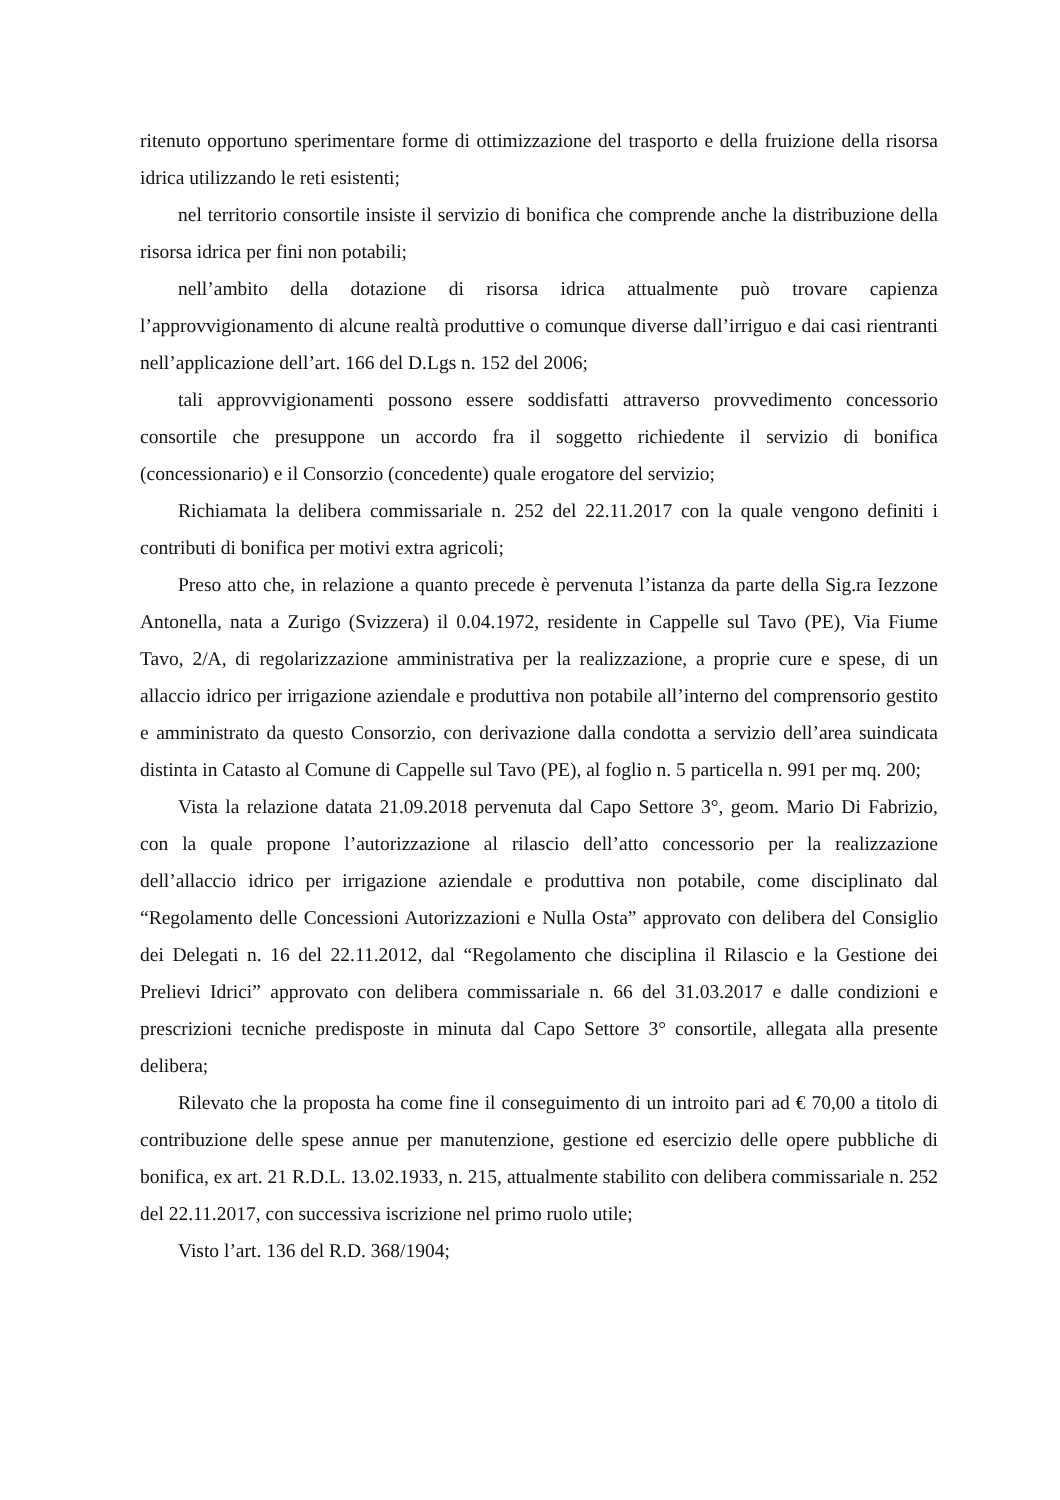ritenuto opportuno sperimentare forme di ottimizzazione del trasporto e della fruizione della risorsa idrica utilizzando le reti esistenti;
nel territorio consortile insiste il servizio di bonifica che comprende anche la distribuzione della risorsa idrica per fini non potabili;
nell’ambito della dotazione di risorsa idrica attualmente può trovare capienza l’approvvigionamento di alcune realtà produttive o comunque diverse dall’irriguo e dai casi rientranti nell’applicazione dell’art. 166 del D.Lgs n. 152 del 2006;
tali approvvigionamenti possono essere soddisfatti attraverso provvedimento concessorio consortile che presuppone un accordo fra il soggetto richiedente il servizio di bonifica (concessionario) e il Consorzio (concedente) quale erogatore del servizio;
Richiamata la delibera commissariale n. 252 del 22.11.2017 con la quale vengono definiti i contributi di bonifica per motivi extra agricoli;
Preso atto che, in relazione a quanto precede è pervenuta l’istanza da parte della Sig.ra Iezzone Antonella, nata a Zurigo (Svizzera) il 0.04.1972, residente in Cappelle sul Tavo (PE), Via Fiume Tavo, 2/A, di regolarizzazione amministrativa per la realizzazione, a proprie cure e spese, di un allaccio idrico per irrigazione aziendale e produttiva non potabile all’interno del comprensorio gestito e amministrato da questo Consorzio, con derivazione dalla condotta a servizio dell’area suindicata distinta in Catasto al Comune di Cappelle sul Tavo (PE), al foglio n. 5 particella n. 991 per mq. 200;
Vista la relazione datata 21.09.2018 pervenuta dal Capo Settore 3°, geom. Mario Di Fabrizio, con la quale propone l’autorizzazione al rilascio dell’atto concessorio per la realizzazione dell’allaccio idrico per irrigazione aziendale e produttiva non potabile, come disciplinato dal “Regolamento delle Concessioni Autorizzazioni e Nulla Osta” approvato con delibera del Consiglio dei Delegati n. 16 del 22.11.2012, dal “Regolamento che disciplina il Rilascio e la Gestione dei Prelievi Idrici” approvato con delibera commissariale n. 66 del 31.03.2017 e dalle condizioni e prescrizioni tecniche predisposte in minuta dal Capo Settore 3° consortile, allegata alla presente delibera;
Rilevato che la proposta ha come fine il conseguimento di un introito pari ad € 70,00 a titolo di contribuzione delle spese annue per manutenzione, gestione ed esercizio delle opere pubbliche di bonifica, ex art. 21 R.D.L. 13.02.1933, n. 215, attualmente stabilito con delibera commissariale n. 252 del 22.11.2017, con successiva iscrizione nel primo ruolo utile;
Visto l’art. 136 del R.D. 368/1904;